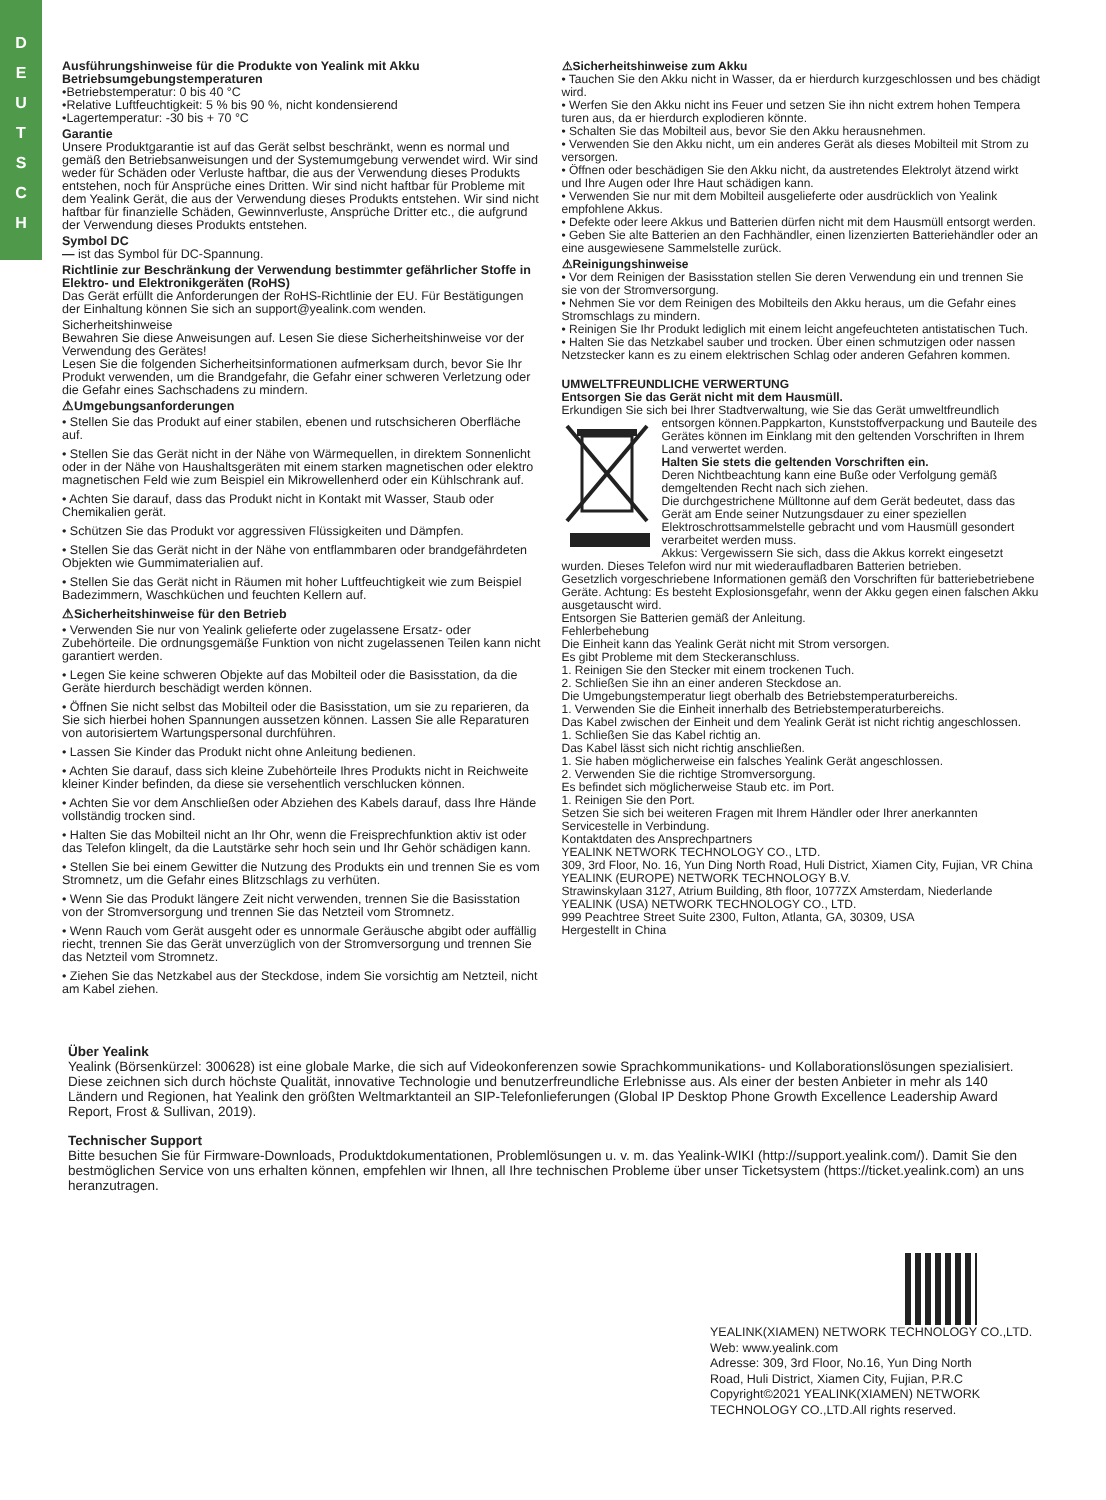D
E
U
T
S
C
H
Ausführungshinweise für die Produkte von Yealink mit Akku
Betriebsumgebungstemperaturen
•Betriebstemperatur: 0 bis 40 °C
•Relative Luftfeuchtigkeit: 5 % bis 90 %, nicht kondensierend
•Lagertemperatur: -30 bis + 70 °C
Garantie
Unsere Produktgarantie ist auf das Gerät selbst beschränkt, wenn es normal und gemäß den Betriebsanweisungen und der Systemumgebung verwendet wird. Wir sind weder für Schäden oder Verluste haftbar, die aus der Verwendung dieses Produkts entstehen, noch für Ansprüche eines Dritten. Wir sind nicht haftbar für Probleme mit dem Yealink Gerät, die aus der Verwendung dieses Produkts entstehen. Wir sind nicht haftbar für finanzielle Schäden, Gewinnverluste, Ansprüche Dritter etc., die aufgrund der Verwendung dieses Produkts entstehen.
Symbol DC
— ist das Symbol für DC-Spannung.
Richtlinie zur Beschränkung der Verwendung bestimmter gefährlicher Stoffe in Elektro- und Elektronikgeräten (RoHS)
Das Gerät erfüllt die Anforderungen der RoHS-Richtlinie der EU. Für Bestätigungen der Einhaltung können Sie sich an support@yealink.com wenden.
Sicherheitshinweise
Bewahren Sie diese Anweisungen auf. Lesen Sie diese Sicherheitshinweise vor der Verwendung des Gerätes!
Lesen Sie die folgenden Sicherheitsinformationen aufmerksam durch, bevor Sie Ihr Produkt verwenden, um die Brandgefahr, die Gefahr einer schweren Verletzung oder die Gefahr eines Sachschadens zu mindern.
⚠Umgebungsanforderungen
• Stellen Sie das Produkt auf einer stabilen, ebenen und rutschsicheren Oberfläche auf.
• Stellen Sie das Gerät nicht in der Nähe von Wärmequellen, in direktem Sonnenlicht oder in der Nähe von Haushaltsgeräten mit einem starken magnetischen oder elektro magnetischen Feld wie zum Beispiel ein Mikrowellenherd oder ein Kühlschrank auf.
• Achten Sie darauf, dass das Produkt nicht in Kontakt mit Wasser, Staub oder Chemikalien gerät.
• Schützen Sie das Produkt vor aggressiven Flüssigkeiten und Dämpfen.
• Stellen Sie das Gerät nicht in der Nähe von entflammbaren oder brandgefährdeten Objekten wie Gummimaterialien auf.
• Stellen Sie das Gerät nicht in Räumen mit hoher Luftfeuchtigkeit wie zum Beispiel Badezimmern, Waschküchen und feuchten Kellern auf.
⚠Sicherheitshinweise für den Betrieb
• Verwenden Sie nur von Yealink gelieferte oder zugelassene Ersatz- oder Zubehörteile. Die ordnungsgemäße Funktion von nicht zugelassenen Teilen kann nicht garantiert werden.
• Legen Sie keine schweren Objekte auf das Mobilteil oder die Basisstation, da die Geräte hierdurch beschädigt werden können.
• Öffnen Sie nicht selbst das Mobilteil oder die Basisstation, um sie zu reparieren, da Sie sich hierbei hohen Spannungen aussetzen können. Lassen Sie alle Reparaturen von autorisiertem Wartungspersonal durchführen.
• Lassen Sie Kinder das Produkt nicht ohne Anleitung bedienen.
• Achten Sie darauf, dass sich kleine Zubehörteile Ihres Produkts nicht in Reichweite kleiner Kinder befinden, da diese sie versehentlich verschlucken können.
• Achten Sie vor dem Anschließen oder Abziehen des Kabels darauf, dass Ihre Hände vollständig trocken sind.
• Halten Sie das Mobilteil nicht an Ihr Ohr, wenn die Freisprechfunktion aktiv ist oder das Telefon klingelt, da die Lautstärke sehr hoch sein und Ihr Gehör schädigen kann.
• Stellen Sie bei einem Gewitter die Nutzung des Produkts ein und trennen Sie es vom Stromnetz, um die Gefahr eines Blitzschlags zu verhüten.
• Wenn Sie das Produkt längere Zeit nicht verwenden, trennen Sie die Basisstation von der Stromversorgung und trennen Sie das Netzteil vom Stromnetz.
• Wenn Rauch vom Gerät ausgeht oder es unnormale Geräusche abgibt oder auffällig riecht, trennen Sie das Gerät unverzüglich von der Stromversorgung und trennen Sie das Netzteil vom Stromnetz.
• Ziehen Sie das Netzkabel aus der Steckdose, indem Sie vorsichtig am Netzteil, nicht am Kabel ziehen.
⚠Sicherheitshinweise zum Akku
• Tauchen Sie den Akku nicht in Wasser, da er hierdurch kurzgeschlossen und bes chädigt wird.
• Werfen Sie den Akku nicht ins Feuer und setzen Sie ihn nicht extrem hohen Tempera turen aus, da er hierdurch explodieren könnte.
• Schalten Sie das Mobilteil aus, bevor Sie den Akku herausnehmen.
• Verwenden Sie den Akku nicht, um ein anderes Gerät als dieses Mobilteil mit Strom zu versorgen.
• Öffnen oder beschädigen Sie den Akku nicht, da austretendes Elektrolyt ätzend wirkt und Ihre Augen oder Ihre Haut schädigen kann.
• Verwenden Sie nur mit dem Mobilteil ausgelieferte oder ausdrücklich von Yealink empfohlene Akkus.
• Defekte oder leere Akkus und Batterien dürfen nicht mit dem Hausmüll entsorgt werden.
• Geben Sie alte Batterien an den Fachhändler, einen lizenzierten Batteriehändler oder an eine ausgewiesene Sammelstelle zurück.
⚠Reinigungshinweise
• Vor dem Reinigen der Basisstation stellen Sie deren Verwendung ein und trennen Sie sie von der Stromversorgung.
• Nehmen Sie vor dem Reinigen des Mobilteils den Akku heraus, um die Gefahr eines Stromschlags zu mindern.
• Reinigen Sie Ihr Produkt lediglich mit einem leicht angefeuchteten antistatischen Tuch.
• Halten Sie das Netzkabel sauber und trocken. Über einen schmutzigen oder nassen Netzstecker kann es zu einem elektrischen Schlag oder anderen Gefahren kommen.
UMWELTFREUNDLICHE VERWERTUNG
Entsorgen Sie das Gerät nicht mit dem Hausmüll.
Erkundigen Sie sich bei Ihrer Stadtverwaltung, wie Sie das Gerät umweltfreundlich entsorgen können.Pappkarton, Kunststoffverpackung und Bauteile des Gerätes können im Einklang mit den geltenden Vorschriften in Ihrem Land verwertet werden.
Halten Sie stets die geltenden Vorschriften ein.
Deren Nichtbeachtung kann eine Buße oder Verfolgung gemäß demgeltenden Recht nach sich ziehen.
Die durchgestrichene Mülltonne auf dem Gerät bedeutet, dass das Gerät am Ende seiner Nutzungsdauer zu einer speziellen Elektroschrottsammelstelle gebracht und vom Hausmüll gesondert verarbeitet werden muss.
Akkus: Vergewissern Sie sich, dass die Akkus korrekt eingesetzt wurden. Dieses Telefon wird nur mit wiederaufladbaren Batterien betrieben.
Gesetzlich vorgeschriebene Informationen gemäß den Vorschriften für batteriebetriebene Geräte. Achtung: Es besteht Explosionsgefahr, wenn der Akku gegen einen falschen Akku ausgetauscht wird.
Entsorgen Sie Batterien gemäß der Anleitung.
Fehlerbehebung
Die Einheit kann das Yealink Gerät nicht mit Strom versorgen.
Es gibt Probleme mit dem Steckeranschluss.
1. Reinigen Sie den Stecker mit einem trockenen Tuch.
2. Schließen Sie ihn an einer anderen Steckdose an.
Die Umgebungstemperatur liegt oberhalb des Betriebstemperaturbereichs.
1. Verwenden Sie die Einheit innerhalb des Betriebstemperaturbereichs.
Das Kabel zwischen der Einheit und dem Yealink Gerät ist nicht richtig angeschlossen.
1. Schließen Sie das Kabel richtig an.
Das Kabel lässt sich nicht richtig anschließen.
1. Sie haben möglicherweise ein falsches Yealink Gerät angeschlossen.
2. Verwenden Sie die richtige Stromversorgung.
Es befindet sich möglicherweise Staub etc. im Port.
1. Reinigen Sie den Port.
Setzen Sie sich bei weiteren Fragen mit Ihrem Händler oder Ihrer anerkannten Servicestelle in Verbindung.
Kontaktdaten des Ansprechpartners
YEALINK NETWORK TECHNOLOGY CO., LTD.
309, 3rd Floor, No. 16, Yun Ding North Road, Huli District, Xiamen City, Fujian, VR China
YEALINK (EUROPE) NETWORK TECHNOLOGY B.V.
Strawinskylaan 3127, Atrium Building, 8th floor, 1077ZX Amsterdam, Niederlande
YEALINK (USA) NETWORK TECHNOLOGY CO., LTD.
999 Peachtree Street Suite 2300, Fulton, Atlanta, GA, 30309, USA
Hergestellt in China
Über Yealink
Yealink (Börsenkürzel: 300628) ist eine globale Marke, die sich auf Videokonferenzen sowie Sprachkommunikations- und Kollaborationslösungen spezialisiert. Diese zeichnen sich durch höchste Qualität, innovative Technologie und benutzerfreundliche Erlebnisse aus. Als einer der besten Anbieter in mehr als 140 Ländern und Regionen, hat Yealink den größten Weltmarktanteil an SIP-Telefonlieferungen (Global IP Desktop Phone Growth Excellence Leadership Award Report, Frost & Sullivan, 2019).
Technischer Support
Bitte besuchen Sie für Firmware-Downloads, Produktdokumentationen, Problemlösungen u. v. m. das Yealink-WIKI (http://support.yealink.com/). Damit Sie den bestmöglichen Service von uns erhalten können, empfehlen wir Ihnen, all Ihre technischen Probleme über unser Ticketsystem (https://ticket.yealink.com) an uns heranzutragen.
YEALINK(XIAMEN) NETWORK TECHNOLOGY CO.,LTD.
Web: www.yealink.com
Adresse: 309, 3rd Floor, No.16, Yun Ding North
Road, Huli District, Xiamen City, Fujian, P.R.C
Copyright©2021 YEALINK(XIAMEN) NETWORK
TECHNOLOGY CO.,LTD.All rights reserved.